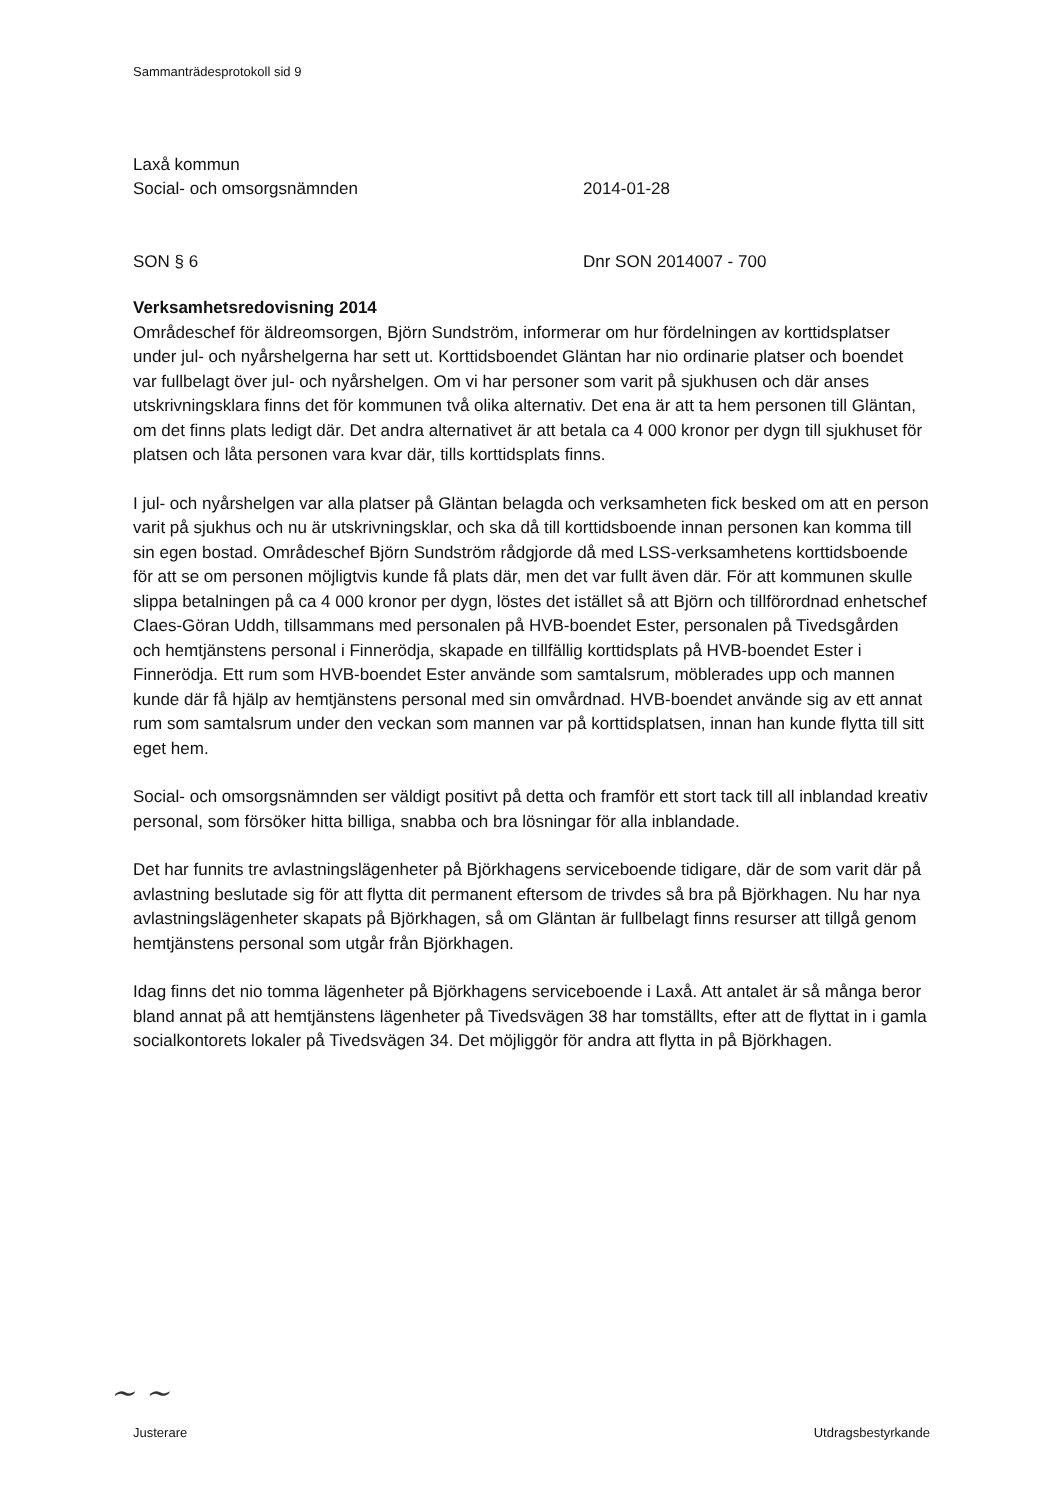Sammanträdesprotokoll sid 9
Laxå kommun
Social- och omsorgsnämnden 2014-01-28
SON § 6 Dnr SON 2014007 - 700
Verksamhetsredovisning 2014
Områdeschef för äldreomsorgen, Björn Sundström, informerar om hur fördelningen av korttidsplatser under jul- och nyårshelgerna har sett ut. Korttidsboendet Gläntan har nio ordinarie platser och boendet var fullbelagt över jul- och nyårshelgen. Om vi har personer som varit på sjukhusen och där anses utskrivningsklara finns det för kommunen två olika alternativ. Det ena är att ta hem personen till Gläntan, om det finns plats ledigt där. Det andra alternativet är att betala ca 4 000 kronor per dygn till sjukhuset för platsen och låta personen vara kvar där, tills korttidsplats finns.
I jul- och nyårshelgen var alla platser på Gläntan belagda och verksamheten fick besked om att en person varit på sjukhus och nu är utskrivningsklar, och ska då till korttidsboende innan personen kan komma till sin egen bostad. Områdeschef Björn Sundström rådgjorde då med LSS-verksamhetens korttidsboende för att se om personen möjligtvis kunde få plats där, men det var fullt även där. För att kommunen skulle slippa betalningen på ca 4 000 kronor per dygn, löstes det istället så att Björn och tillförordnad enhetschef Claes-Göran Uddh, tillsammans med personalen på HVB-boendet Ester, personalen på Tivedsgården och hemtjänstens personal i Finnerödja, skapade en tillfällig korttidsplats på HVB-boendet Ester i Finnerödja. Ett rum som HVB-boendet Ester använde som samtalsrum, möblerades upp och mannen kunde där få hjälp av hemtjänstens personal med sin omvårdnad. HVB-boendet använde sig av ett annat rum som samtalsrum under den veckan som mannen var på korttidsplatsen, innan han kunde flytta till sitt eget hem.
Social- och omsorgsnämnden ser väldigt positivt på detta och framför ett stort tack till all inblandad kreativ personal, som försöker hitta billiga, snabba och bra lösningar för alla inblandade.
Det har funnits tre avlastningslägenheter på Björkhagens serviceboende tidigare, där de som varit där på avlastning beslutade sig för att flytta dit permanent eftersom de trivdes så bra på Björkhagen. Nu har nya avlastningslägenheter skapats på Björkhagen, så om Gläntan är fullbelagt finns resurser att tillgå genom hemtjänstens personal som utgår från Björkhagen.
Idag finns det nio tomma lägenheter på Björkhagens serviceboende i Laxå. Att antalet är så många beror bland annat på att hemtjänstens lägenheter på Tivedsvägen 38 har tomställts, efter att de flyttat in i gamla socialkontorets lokaler på Tivedsvägen 34. Det möjliggör för andra att flytta in på Björkhagen.
~ ~
Justerare Utdragsbestyrkande